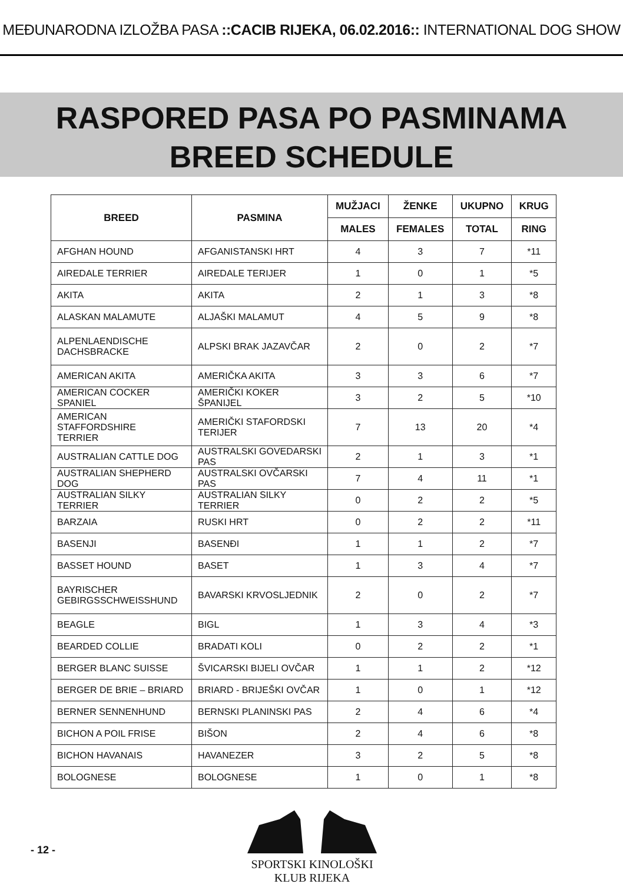MEĐUNARODNA IZLOŽBA PASA ::CACIB RIJEKA, 06.02.2016:: INTERNATIONAL DOG SHOW
RASPORED PASA PO PASMINAMA
BREED SCHEDULE
| BREED | PASMINA | MUŽJACI | ŽENKE | UKUPNO | KRUG |
| --- | --- | --- | --- | --- | --- |
| | | MALES | FEMALES | TOTAL | RING |
| AFGHAN HOUND | AFGANISTANSKI HRT | 4 | 3 | 7 | *11 |
| AIREDALE TERRIER | AIREDALE TERIJER | 1 | 0 | 1 | *5 |
| AKITA | AKITA | 2 | 1 | 3 | *8 |
| ALASKAN MALAMUTE | ALJAŠKI MALAMUT | 4 | 5 | 9 | *8 |
| ALPENLAENDISCHE DACHSBRACKE | ALPSKI BRAK JAZAVČAR | 2 | 0 | 2 | *7 |
| AMERICAN AKITA | AMERIČKA AKITA | 3 | 3 | 6 | *7 |
| AMERICAN COCKER SPANIEL | AMERIČKI KOKER ŠPANIJEL | 3 | 2 | 5 | *10 |
| AMERICAN STAFFORDSHIRE TERRIER | AMERIČKI STAFORDSKI TERIJER | 7 | 13 | 20 | *4 |
| AUSTRALIAN CATTLE DOG | AUSTRALSKI GOVEDARSKI PAS | 2 | 1 | 3 | *1 |
| AUSTRALIAN SHEPHERD DOG | AUSTRALSKI OVČARSKI PAS | 7 | 4 | 11 | *1 |
| AUSTRALIAN SILKY TERRIER | AUSTRALIAN SILKY TERRIER | 0 | 2 | 2 | *5 |
| BARZAIA | RUSKI HRT | 0 | 2 | 2 | *11 |
| BASENJI | BASENĐI | 1 | 1 | 2 | *7 |
| BASSET HOUND | BASET | 1 | 3 | 4 | *7 |
| BAYRISCHER GEBIRGSSCHWEISSHUND | BAVARSKI KRVOSLJEDNIK | 2 | 0 | 2 | *7 |
| BEAGLE | BIGL | 1 | 3 | 4 | *3 |
| BEARDED COLLIE | BRADATI KOLI | 0 | 2 | 2 | *1 |
| BERGER BLANC SUISSE | ŠVICARSKI BIJELI OVČAR | 1 | 1 | 2 | *12 |
| BERGER DE BRIE – BRIARD | BRIARD - BRIJEŠKI OVČAR | 1 | 0 | 1 | *12 |
| BERNER SENNENHUND | BERNSKI PLANINSKI PAS | 2 | 4 | 6 | *4 |
| BICHON A POIL FRISE | BIŠON | 2 | 4 | 6 | *8 |
| BICHON HAVANAIS | HAVANEZER | 3 | 2 | 5 | *8 |
| BOLOGNESE | BOLOGNESE | 1 | 0 | 1 | *8 |
- 12 -
SPORTSKI KINOLOŠKI KLUB RIJEKA